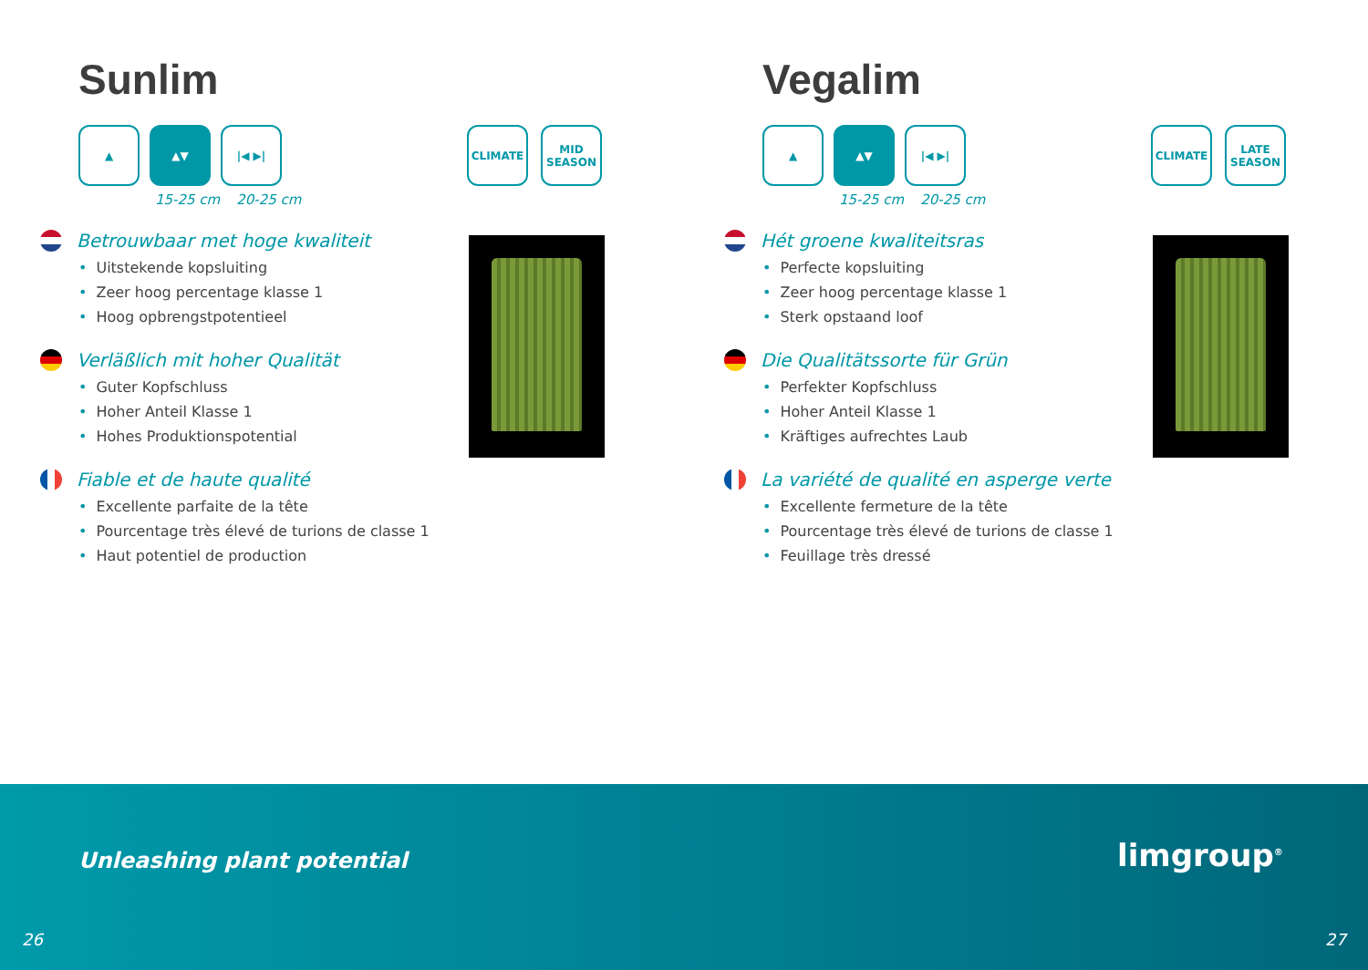Sunlim
▲ ▲▼ |◀ ▶|
15-25 cm 20-25 cm
CLIMATE MID SEASON
Betrouwbaar met hoge kwaliteit
• Uitstekende kopsluiting
• Zeer hoog percentage klasse 1
• Hoog opbrengstpotentieel
Verläßlich mit hoher Qualität
• Guter Kopfschluss
• Hoher Anteil Klasse 1
• Hohes Produktionspotential
Fiable et de haute qualité
• Excellente parfaite de la tête
• Pourcentage très élevé de turions de classe 1
• Haut potentiel de production
Vegalim
▲ ▲▼ |◀ ▶|
15-25 cm 20-25 cm
CLIMATE LATE SEASON
Hét groene kwaliteitsras
• Perfecte kopsluiting
• Zeer hoog percentage klasse 1
• Sterk opstaand loof
Die Qualitätssorte für Grün
• Perfekter Kopfschluss
• Hoher Anteil Klasse 1
• Kräftiges aufrechtes Laub
La variété de qualité en asperge verte
• Excellente fermeture de la tête
• Pourcentage très élevé de turions de classe 1
• Feuillage très dressé
Unleashing plant potential limgroup<sup>®</sup>
26 27